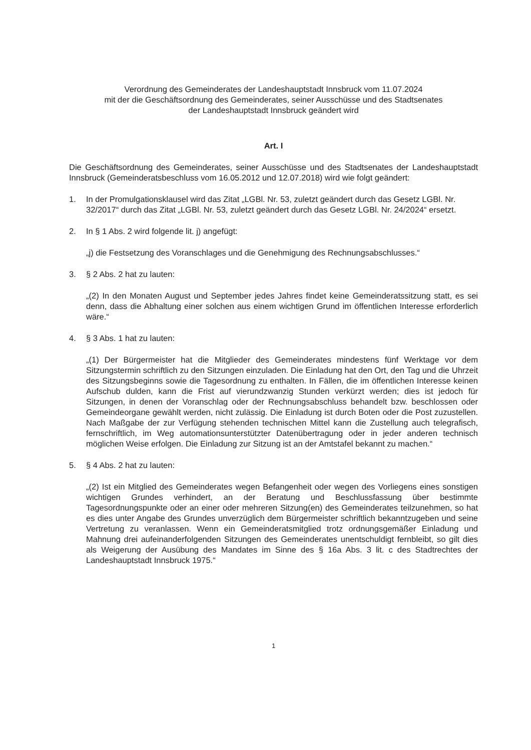Verordnung des Gemeinderates der Landeshauptstadt Innsbruck vom 11.07.2024
mit der die Geschäftsordnung des Gemeinderates, seiner Ausschüsse und des Stadtsenates
der Landeshauptstadt Innsbruck geändert wird
Art. I
Die Geschäftsordnung des Gemeinderates, seiner Ausschüsse und des Stadtsenates der Landeshauptstadt Innsbruck (Gemeinderatsbeschluss vom 16.05.2012 und 12.07.2018) wird wie folgt geändert:
1. In der Promulgationsklausel wird das Zitat „LGBl. Nr. 53, zuletzt geändert durch das Gesetz LGBl. Nr. 32/2017“ durch das Zitat „LGBl. Nr. 53, zuletzt geändert durch das Gesetz LGBl. Nr. 24/2024“ ersetzt.
2. In § 1 Abs. 2 wird folgende lit. j) angefügt:
„j) die Festsetzung des Voranschlages und die Genehmigung des Rechnungsabschlusses.“
3. § 2 Abs. 2 hat zu lauten:
„(2) In den Monaten August und September jedes Jahres findet keine Gemeinderatssitzung statt, es sei denn, dass die Abhaltung einer solchen aus einem wichtigen Grund im öffentlichen Interesse erforderlich wäre.“
4. § 3 Abs. 1 hat zu lauten:
„(1) Der Bürgermeister hat die Mitglieder des Gemeinderates mindestens fünf Werktage vor dem Sitzungstermin schriftlich zu den Sitzungen einzuladen. Die Einladung hat den Ort, den Tag und die Uhrzeit des Sitzungsbeginns sowie die Tagesordnung zu enthalten. In Fällen, die im öffentlichen Interesse keinen Aufschub dulden, kann die Frist auf vierundzwanzig Stunden verkürzt werden; dies ist jedoch für Sitzungen, in denen der Voranschlag oder der Rechnungsabschluss behandelt bzw. beschlossen oder Gemeindeorgane gewählt werden, nicht zulässig. Die Einladung ist durch Boten oder die Post zuzustellen. Nach Maßgabe der zur Verfügung stehenden technischen Mittel kann die Zustellung auch telegrafisch, fernschriftlich, im Weg automationsunterstützter Datenübertragung oder in jeder anderen technisch möglichen Weise erfolgen. Die Einladung zur Sitzung ist an der Amtstafel bekannt zu machen.“
5. § 4 Abs. 2 hat zu lauten:
„(2) Ist ein Mitglied des Gemeinderates wegen Befangenheit oder wegen des Vorliegens eines sonstigen wichtigen Grundes verhindert, an der Beratung und Beschlussfassung über bestimmte Tagesordnungspunkte oder an einer oder mehreren Sitzung(en) des Gemeinderates teilzunehmen, so hat es dies unter Angabe des Grundes unverzüglich dem Bürgermeister schriftlich bekanntzugeben und seine Vertretung zu veranlassen. Wenn ein Gemeinderatsmitglied trotz ordnungsgemäßer Einladung und Mahnung drei aufeinanderfolgenden Sitzungen des Gemeinderates unentschuldigt fernbleibt, so gilt dies als Weigerung der Ausübung des Mandates im Sinne des § 16a Abs. 3 lit. c des Stadtrechtes der Landeshauptstadt Innsbruck 1975.“
1